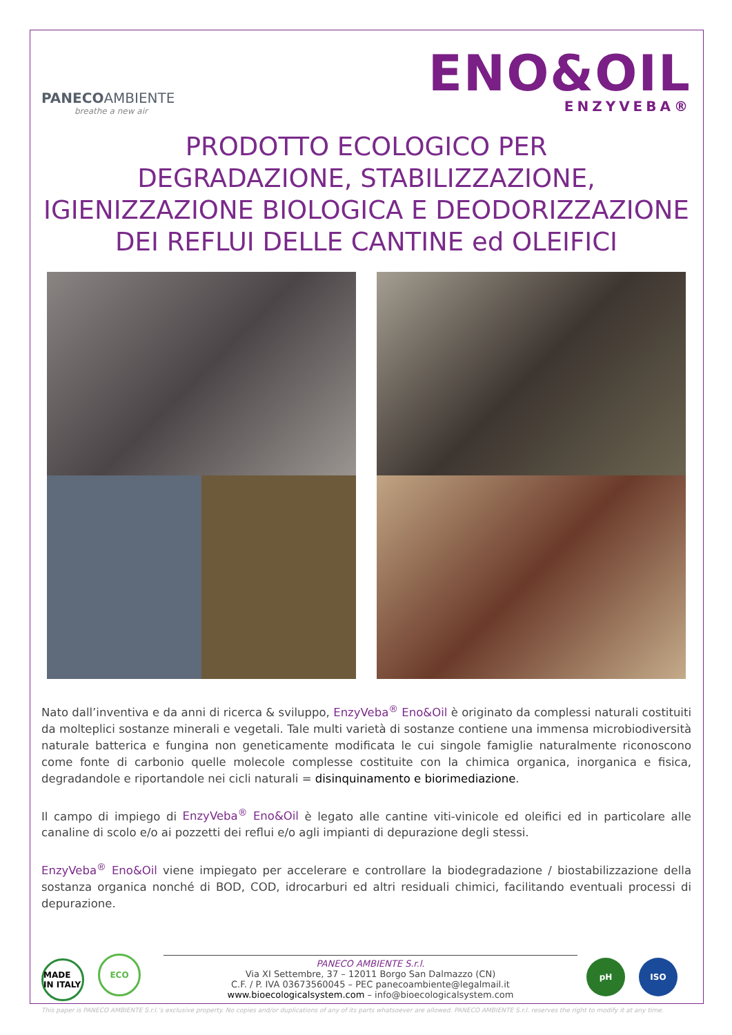PANECOAMBIENTE
breathe a new air
ENO&OIL
ENZYVEBA®
PRODOTTO ECOLOGICO PER
DEGRADAZIONE, STABILIZZAZIONE,
IGIENIZZAZIONE BIOLOGICA E DEODORIZZAZIONE
DEI REFLUI DELLE CANTINE ed OLEIFICI
Nato dall’inventiva e da anni di ricerca & sviluppo, EnzyVeba<sup>®</sup> Eno&Oil è originato da complessi naturali costituiti da molteplici sostanze minerali e vegetali. Tale multi varietà di sostanze contiene una immensa microbiodiversità naturale batterica e fungina non geneticamente modificata le cui singole famiglie naturalmente riconoscono come fonte di carbonio quelle molecole complesse costituite con la chimica organica, inorganica e fisica, degradandole e riportandole nei cicli naturali = disinquinamento e biorimediazione.
Il campo di impiego di EnzyVeba<sup>®</sup> Eno&Oil è legato alle cantine viti-vinicole ed oleifici ed in particolare alle canaline di scolo e/o ai pozzetti dei reflui e/o agli impianti di depurazione degli stessi.
EnzyVeba<sup>®</sup> Eno&Oil viene impiegato per accelerare e controllare la biodegradazione / biostabilizzazione della sostanza organica nonché di BOD, COD, idrocarburi ed altri residuali chimici, facilitando eventuali processi di depurazione.
MADE IN ITALY ECO
PANECO AMBIENTE S.r.l.
Via XI Settembre, 37 – 12011 Borgo San Dalmazzo (CN)
C.F. / P. IVA 03673560045 – PEC panecoambiente@legalmail.it
www.bioecologicalsystem.com – info@bioecologicalsystem.com
pH ISO
This paper is PANECO AMBIENTE S.r.l.’s exclusive property. No copies and/or duplications of any of its parts whatsoever are allowed. PANECO AMBIENTE S.r.l. reserves the right to modify it at any time.